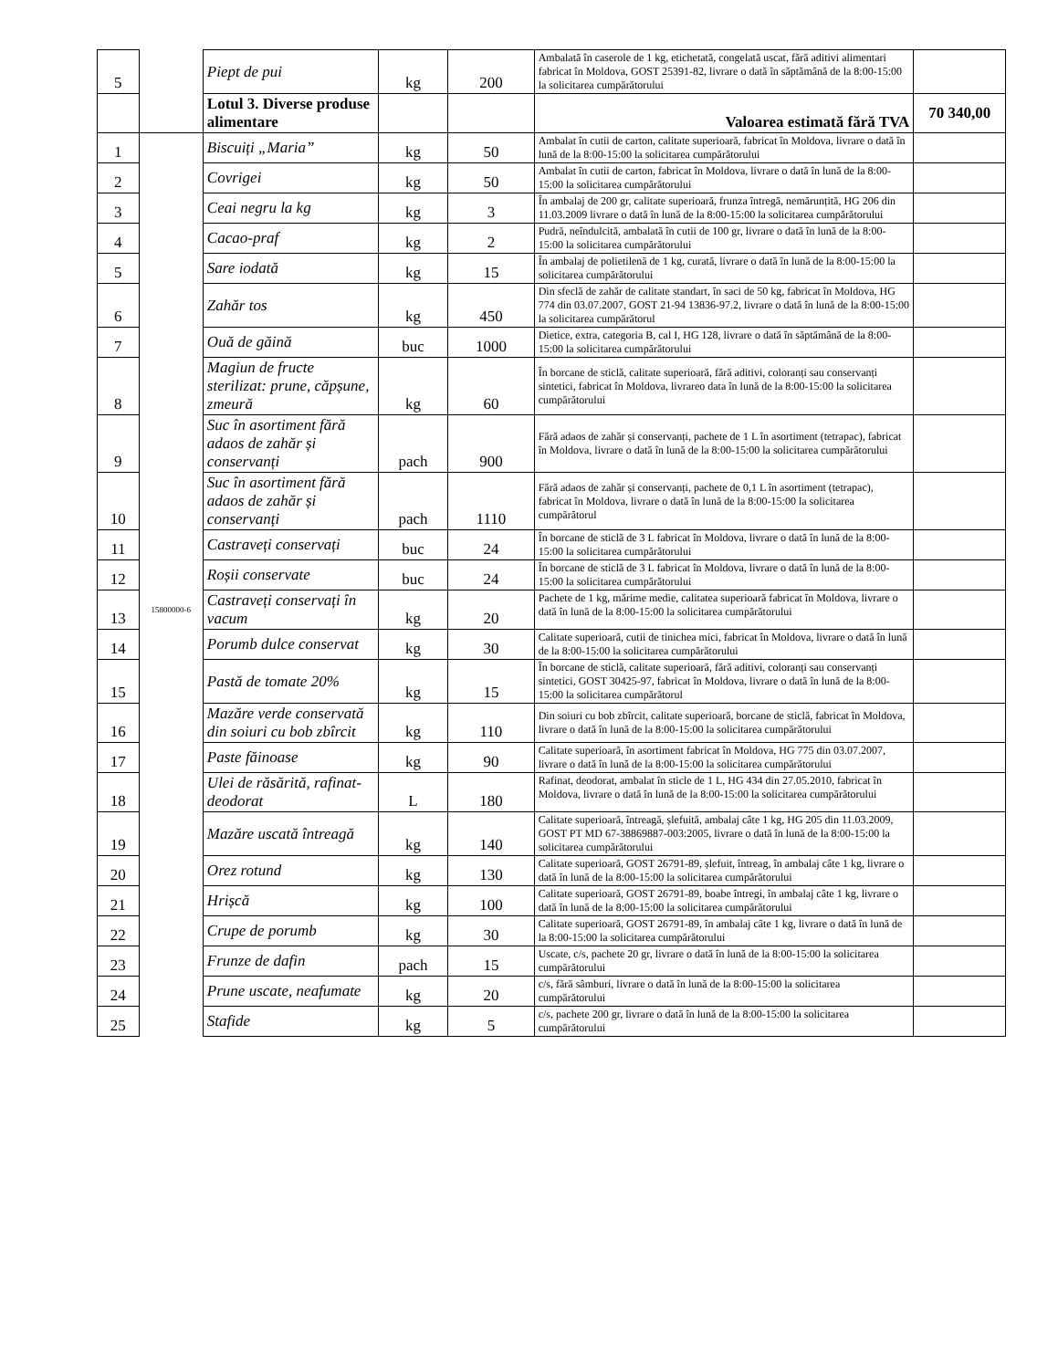| 5 | | Piept de pui | kg | 200 | Ambalată în caserole de 1 kg, etichetată, congelată uscat, fără aditivi alimentari fabricat în Moldova, GOST 25391-82, livrare o dată în săptămână de la 8:00-15:00 la solicitarea cumpărătorului | |
| | | Lotul 3. Diverse produse alimentare | | | Valoarea estimată fără TVA | 70 340,00 |
| 1 | | Biscuiți „Maria” | kg | 50 | Ambalat în cutii de carton, calitate superioară, fabricat în Moldova, livrare o dată în lună de la 8:00-15:00 la solicitarea cumpărătorului | |
| 2 | | Covrigei | kg | 50 | Ambalat în cutii de carton, fabricat în Moldova, livrare o dată în lună de la 8:00-15:00 la solicitarea cumpărătorului | |
| 3 | | Ceai negru la kg | kg | 3 | În ambalaj de 200 gr, calitate superioară, frunza întregă, nemărunțită, HG 206 din 11.03.2009 livrare o dată în lună de la 8:00-15:00 la solicitarea cumpărătorului | |
| 4 | | Cacao-praf | kg | 2 | Pudră, neîndulcită, ambalată în cutii de 100 gr, livrare o dată în lună de la 8:00-15:00 la solicitarea cumpărătorului | |
| 5 | | Sare iodată | kg | 15 | În ambalaj de polietilenă de 1 kg, curată, livrare o dată în lună de la 8:00-15:00 la solicitarea cumpărătorului | |
| 6 | | Zahăr tos | kg | 450 | Din sfeclă de zahăr de calitate standart, în saci de 50 kg, fabricat în Moldova, HG 774 din 03.07.2007, GOST 21-94 13836-97.2, livrare o dată în lună de la 8:00-15:00 la solicitarea cumpărătorul | |
| 7 | | Ouă de găină | buc | 1000 | Dietice, extra, categoria B, cal I, HG 128, livrare o dată în săptămână de la 8:00-15:00 la solicitarea cumpărătorului | |
| 8 | | Magiun de fructe sterilizat: prune, căpșune, zmeură | kg | 60 | În borcane de sticlă, calitate superioară, fără aditivi, coloranți sau conservanți sintetici, fabricat în Moldova, livrareo data în lună de la 8:00-15:00 la solicitarea cumpărătorului | |
| 9 | | Suc în asortiment fără adaos de zahăr și conservanți | pach | 900 | Fără adaos de zahăr și conservanți, pachete de 1 L în asortiment (tetrapac), fabricat în Moldova, livrare o dată în lună de la 8:00-15:00 la solicitarea cumpărătorului | |
| 10 | | Suc în asortiment fără adaos de zahăr și conservanți | pach | 1110 | Fără adaos de zahăr și conservanți, pachete de 0,1 L în asortiment (tetrapac), fabricat în Moldova, livrare o dată în lună de la 8:00-15:00 la solicitarea cumpărătorul | |
| 11 | | Castraveți conservați | buc | 24 | În borcane de sticlă de 3 L fabricat în Moldova, livrare o dată în lună de la 8:00-15:00 la solicitarea cumpărătorului | |
| 12 | | Roșii conservate | buc | 24 | În borcane de sticlă de 3 L fabricat în Moldova, livrare o dată în lună de la 8:00-15:00 la solicitarea cumpărătorului | |
| 13 | 15800000-6 | Castraveți conservați în vacum | kg | 20 | Pachete de 1 kg, mărime medie, calitatea superioară fabricat în Moldova, livrare o dată în lună de la 8:00-15:00 la solicitarea cumpărătorului | |
| 14 | | Porumb dulce conservat | kg | 30 | Calitate superioară, cutii de tinichea mici, fabricat în Moldova, livrare o dată în lună de la 8:00-15:00 la solicitarea cumpărătorului | |
| 15 | | Pastă de tomate 20% | kg | 15 | În borcane de sticlă, calitate superioară, fără aditivi, coloranți sau conservanți sintetici, GOST 30425-97, fabricat în Moldova, livrare o dată în lună de la 8:00-15:00 la solicitarea cumpărătorul | |
| 16 | | Mazăre verde conservată din soiuri cu bob zbîrcit | kg | 110 | Din soiuri cu bob zbîrcit, calitate superioară, borcane de sticlă, fabricat în Moldova, livrare o dată în lună de la 8:00-15:00 la solicitarea cumpărătorului | |
| 17 | | Paste făinoase | kg | 90 | Calitate superioară, în asortiment fabricat în Moldova, HG 775 din 03.07.2007, livrare o dată în lună de la 8:00-15:00 la solicitarea cumpărătorului | |
| 18 | | Ulei de răsărită, rafinat-deodorat | L | 180 | Rafinat, deodorat, ambalat în sticle de 1 L, HG 434 din 27.05.2010, fabricat în Moldova, livrare o dată în lună de la 8:00-15:00 la solicitarea cumpărătorului | |
| 19 | | Mazăre uscată întreagă | kg | 140 | Calitate superioară, întreagă, șlefuită, ambalaj câte 1 kg, HG 205 din 11.03.2009, GOST PT MD 67-38869887-003:2005, livrare o dată în lună de la 8:00-15:00 la solicitarea cumpărătorului | |
| 20 | | Orez rotund | kg | 130 | Calitate superioară, GOST 26791-89, șlefuit, întreag, în ambalaj câte 1 kg, livrare o dată în lună de la 8:00-15:00 la solicitarea cumpărătorului | |
| 21 | | Hrișcă | kg | 100 | Calitate superioară, GOST 26791-89, boabe întregi, în ambalaj câte 1 kg, livrare o dată în lună de la 8:00-15:00 la solicitarea cumpărătorului | |
| 22 | | Crupe de porumb | kg | 30 | Calitate superioară, GOST 26791-89, în ambalaj câte 1 kg, livrare o dată în lună de la 8:00-15:00 la solicitarea cumpărătorului | |
| 23 | | Frunze de dafin | pach | 15 | Uscate, c/s, pachete 20 gr, livrare o dată în lună de la 8:00-15:00 la solicitarea cumpărătorului | |
| 24 | | Prune uscate, neafumate | kg | 20 | c/s, fără sâmburi, livrare o dată în lună de la 8:00-15:00 la solicitarea cumpărătorului | |
| 25 | | Stafide | kg | 5 | c/s, pachete 200 gr, livrare o dată în lună de la 8:00-15:00 la solicitarea cumpărătorului | |